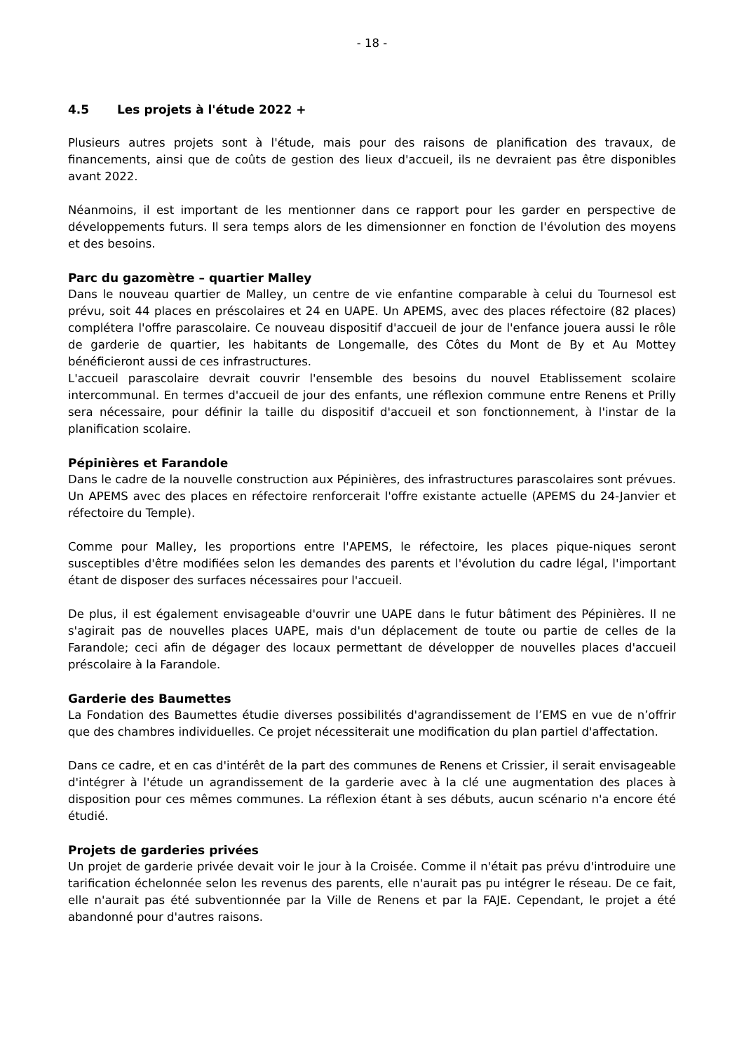- 18 -
4.5 Les projets à l'étude 2022 +
Plusieurs autres projets sont à l'étude, mais pour des raisons de planification des travaux, de financements, ainsi que de coûts de gestion des lieux d'accueil, ils ne devraient pas être disponibles avant 2022.
Néanmoins, il est important de les mentionner dans ce rapport pour les garder en perspective de développements futurs. Il sera temps alors de les dimensionner en fonction de l'évolution des moyens et des besoins.
Parc du gazomètre – quartier Malley
Dans le nouveau quartier de Malley, un centre de vie enfantine comparable à celui du Tournesol est prévu, soit 44 places en préscolaires et 24 en UAPE. Un APEMS, avec des places réfectoire (82 places) complétera l'offre parascolaire. Ce nouveau dispositif d'accueil de jour de l'enfance jouera aussi le rôle de garderie de quartier, les habitants de Longemalle, des Côtes du Mont de By et Au Mottey bénéficieront aussi de ces infrastructures.
L'accueil parascolaire devrait couvrir l'ensemble des besoins du nouvel Etablissement scolaire intercommunal. En termes d'accueil de jour des enfants, une réflexion commune entre Renens et Prilly sera nécessaire, pour définir la taille du dispositif d'accueil et son fonctionnement, à l'instar de la planification scolaire.
Pépinières et Farandole
Dans le cadre de la nouvelle construction aux Pépinières, des infrastructures parascolaires sont prévues. Un APEMS avec des places en réfectoire renforcerait l'offre existante actuelle (APEMS du 24-Janvier et réfectoire du Temple).
Comme pour Malley, les proportions entre l'APEMS, le réfectoire, les places pique-niques seront susceptibles d'être modifiées selon les demandes des parents et l'évolution du cadre légal, l'important étant de disposer des surfaces nécessaires pour l'accueil.
De plus, il est également envisageable d'ouvrir une UAPE dans le futur bâtiment des Pépinières. Il ne s'agirait pas de nouvelles places UAPE, mais d'un déplacement de toute ou partie de celles de la Farandole; ceci afin de dégager des locaux permettant de développer de nouvelles places d'accueil préscolaire à la Farandole.
Garderie des Baumettes
La Fondation des Baumettes étudie diverses possibilités d'agrandissement de l’EMS en vue de n’offrir que des chambres individuelles. Ce projet nécessiterait une modification du plan partiel d'affectation.
Dans ce cadre, et en cas d'intérêt de la part des communes de Renens et Crissier, il serait envisageable d'intégrer à l'étude un agrandissement de la garderie avec à la clé une augmentation des places à disposition pour ces mêmes communes. La réflexion étant à ses débuts, aucun scénario n'a encore été étudié.
Projets de garderies privées
Un projet de garderie privée devait voir le jour à la Croisée. Comme il n'était pas prévu d'introduire une tarification échelonnée selon les revenus des parents, elle n'aurait pas pu intégrer le réseau. De ce fait, elle n'aurait pas été subventionnée par la Ville de Renens et par la FAJE. Cependant, le projet a été abandonné pour d'autres raisons.